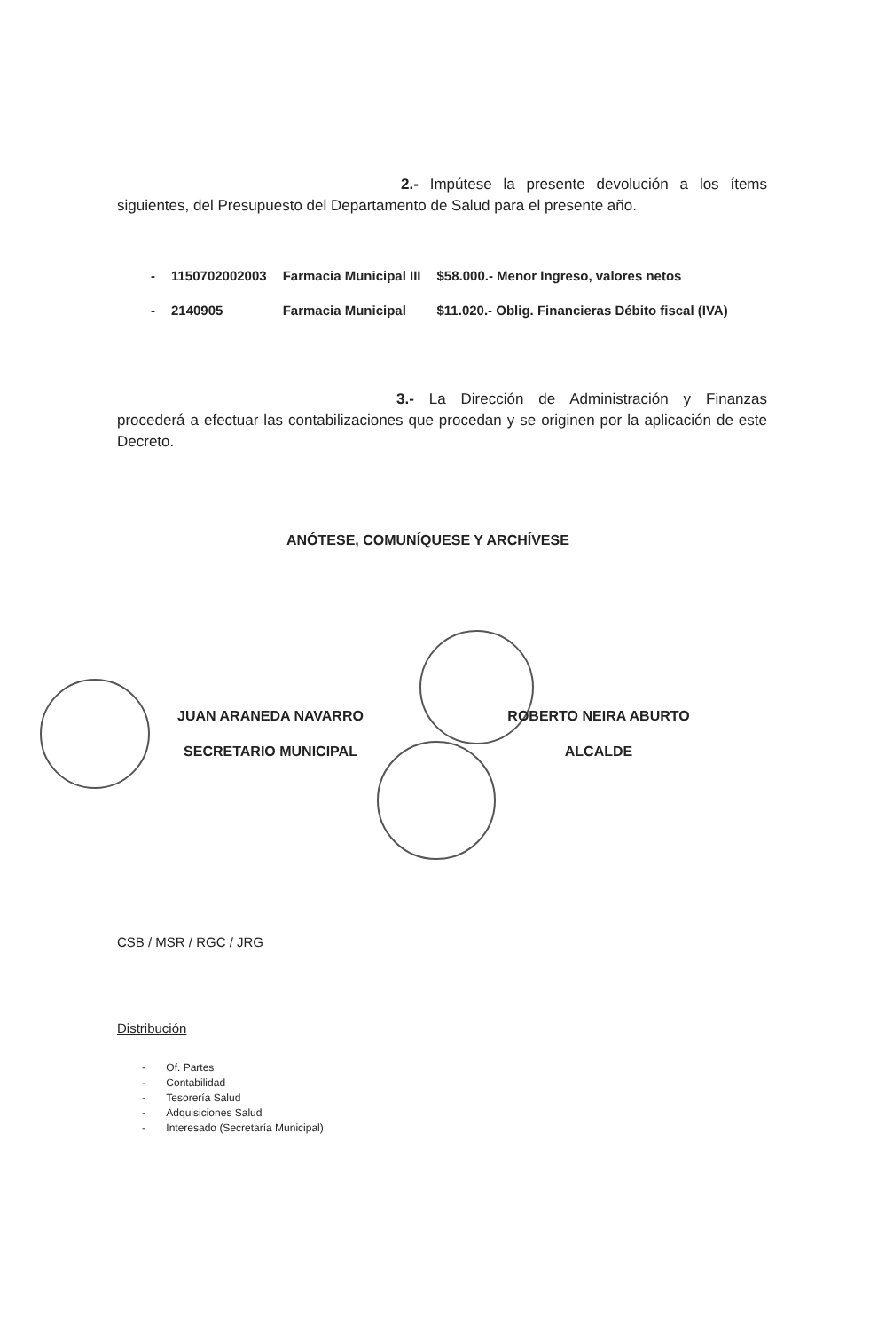2.- Impútese la presente devolución a los ítems siguientes, del Presupuesto del Departamento de Salud para el presente año.
| - | 1150702002003 | Farmacia Municipal III | $58.000.- Menor Ingreso, valores netos |
| - | 2140905 | Farmacia Municipal | $11.020.- Oblig. Financieras Débito fiscal (IVA) |
3.- La Dirección de Administración y Finanzas procederá a efectuar las contabilizaciones que procedan y se originen por la aplicación de este Decreto.
ANÓTESE, COMUNÍQUESE Y ARCHÍVESE
JUAN ARANEDA NAVARRO
SECRETARIO MUNICIPAL
ROBERTO NEIRA ABURTO
ALCALDE
CSB / MSR / RGC / JRG
Distribución
- Of. Partes
- Contabilidad
- Tesorería Salud
- Adquisiciones Salud
- Interesado (Secretaría Municipal)